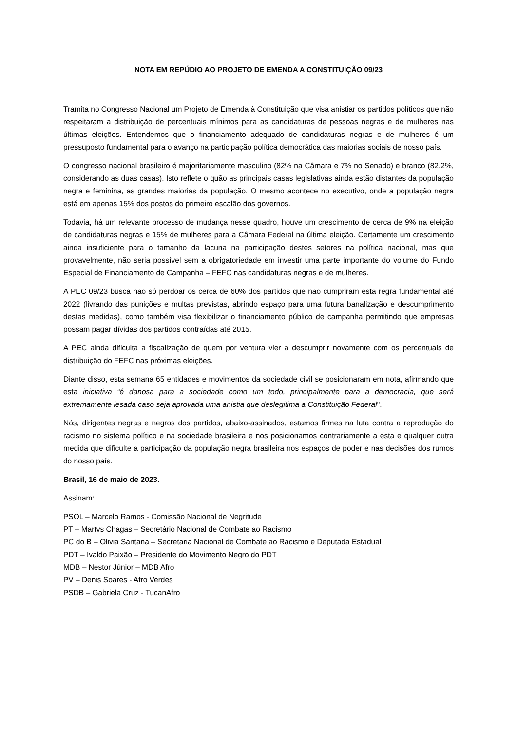NOTA EM REPÚDIO AO PROJETO DE EMENDA A CONSTITUIÇÃO 09/23
Tramita no Congresso Nacional um Projeto de Emenda à Constituição que visa anistiar os partidos políticos que não respeitaram a distribuição de percentuais mínimos para as candidaturas de pessoas negras e de mulheres nas últimas eleições. Entendemos que o financiamento adequado de candidaturas negras e de mulheres é um pressuposto fundamental para o avanço na participação política democrática das maiorias sociais de nosso país.
O congresso nacional brasileiro é majoritariamente masculino (82% na Câmara e 7% no Senado) e branco (82,2%, considerando as duas casas). Isto reflete o quão as principais casas legislativas ainda estão distantes da população negra e feminina, as grandes maiorias da população. O mesmo acontece no executivo, onde a população negra está em apenas 15% dos postos do primeiro escalão dos governos.
Todavia, há um relevante processo de mudança nesse quadro, houve um crescimento de cerca de 9% na eleição de candidaturas negras e 15% de mulheres para a Câmara Federal na última eleição. Certamente um crescimento ainda insuficiente para o tamanho da lacuna na participação destes setores na política nacional, mas que provavelmente, não seria possível sem a obrigatoriedade em investir uma parte importante do volume do Fundo Especial de Financiamento de Campanha – FEFC nas candidaturas negras e de mulheres.
A PEC 09/23 busca não só perdoar os cerca de 60% dos partidos que não cumpriram esta regra fundamental até 2022 (livrando das punições e multas previstas, abrindo espaço para uma futura banalização e descumprimento destas medidas), como também visa flexibilizar o financiamento público de campanha permitindo que empresas possam pagar dívidas dos partidos contraídas até 2015.
A PEC ainda dificulta a fiscalização de quem por ventura vier a descumprir novamente com os percentuais de distribuição do FEFC nas próximas eleições.
Diante disso, esta semana 65 entidades e movimentos da sociedade civil se posicionaram em nota, afirmando que esta iniciativa “é danosa para a sociedade como um todo, principalmente para a democracia, que será extremamente lesada caso seja aprovada uma anistia que deslegitima a Constituição Federal".
Nós, dirigentes negras e negros dos partidos, abaixo-assinados, estamos firmes na luta contra a reprodução do racismo no sistema político e na sociedade brasileira e nos posicionamos contrariamente a esta e qualquer outra medida que dificulte a participação da população negra brasileira nos espaços de poder e nas decisões dos rumos do nosso país.
Brasil, 16 de maio de 2023.
Assinam:
PSOL – Marcelo Ramos - Comissão Nacional de Negritude
PT – Martvs Chagas – Secretário Nacional de Combate ao Racismo
PC do B – Olivia Santana – Secretaria Nacional de Combate ao Racismo e Deputada Estadual
PDT – Ivaldo Paixão – Presidente do Movimento Negro do PDT
MDB – Nestor Júnior – MDB Afro
PV – Denis Soares - Afro Verdes
PSDB – Gabriela Cruz - TucanAfro